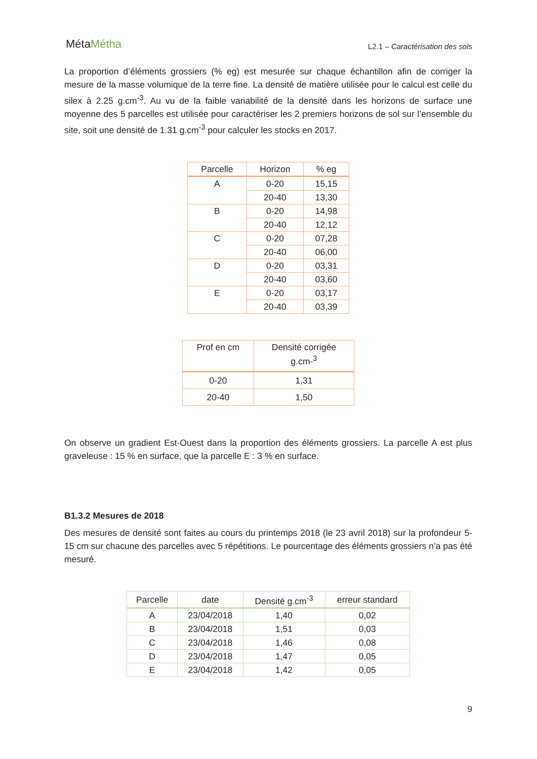MétaMétha
L2.1 – Caractérisation des sols
La proportion d’éléments grossiers (% eg) est mesurée sur chaque échantillon afin de corriger la mesure de la masse volumique de la terre fine. La densité de matière utilisée pour le calcul est celle du silex à 2.25 g.cm<sup>-3</sup>. Au vu de la faible variabilité de la densité dans les horizons de surface une moyenne des 5 parcelles est utilisée pour caractériser les 2 premiers horizons de sol sur l’ensemble du site, soit une densité de 1.31 g.cm<sup>-3</sup> pour calculer les stocks en 2017.
| Parcelle | Horizon | % eg |
| --- | --- | --- |
| A | 0-20 | 15,15 |
| | 20-40 | 13,30 |
| B | 0-20 | 14,98 |
| | 20-40 | 12,12 |
| C | 0-20 | 07,28 |
| | 20-40 | 06,00 |
| D | 0-20 | 03,31 |
| | 20-40 | 03,60 |
| E | 0-20 | 03,17 |
| | 20-40 | 03,39 |
| Prof en cm | Densité corrigée g.cm-<sup>3</sup> |
| --- | --- |
| 0-20 | 1,31 |
| 20-40 | 1,50 |
On observe un gradient Est-Ouest dans la proportion des éléments grossiers. La parcelle A est plus graveleuse : 15 % en surface, que la parcelle E : 3 % en surface.
B1.3.2 Mesures de 2018
Des mesures de densité sont faites au cours du printemps 2018 (le 23 avril 2018) sur la profondeur 5-15 cm sur chacune des parcelles avec 5 répétitions. Le pourcentage des éléments grossiers n’a pas été mesuré.
| Parcelle | date | Densité g.cm<sup>-3</sup> | erreur standard |
| --- | --- | --- | --- |
| A | 23/04/2018 | 1,40 | 0,02 |
| B | 23/04/2018 | 1,51 | 0,03 |
| C | 23/04/2018 | 1,46 | 0,08 |
| D | 23/04/2018 | 1,47 | 0,05 |
| E | 23/04/2018 | 1,42 | 0,05 |
9